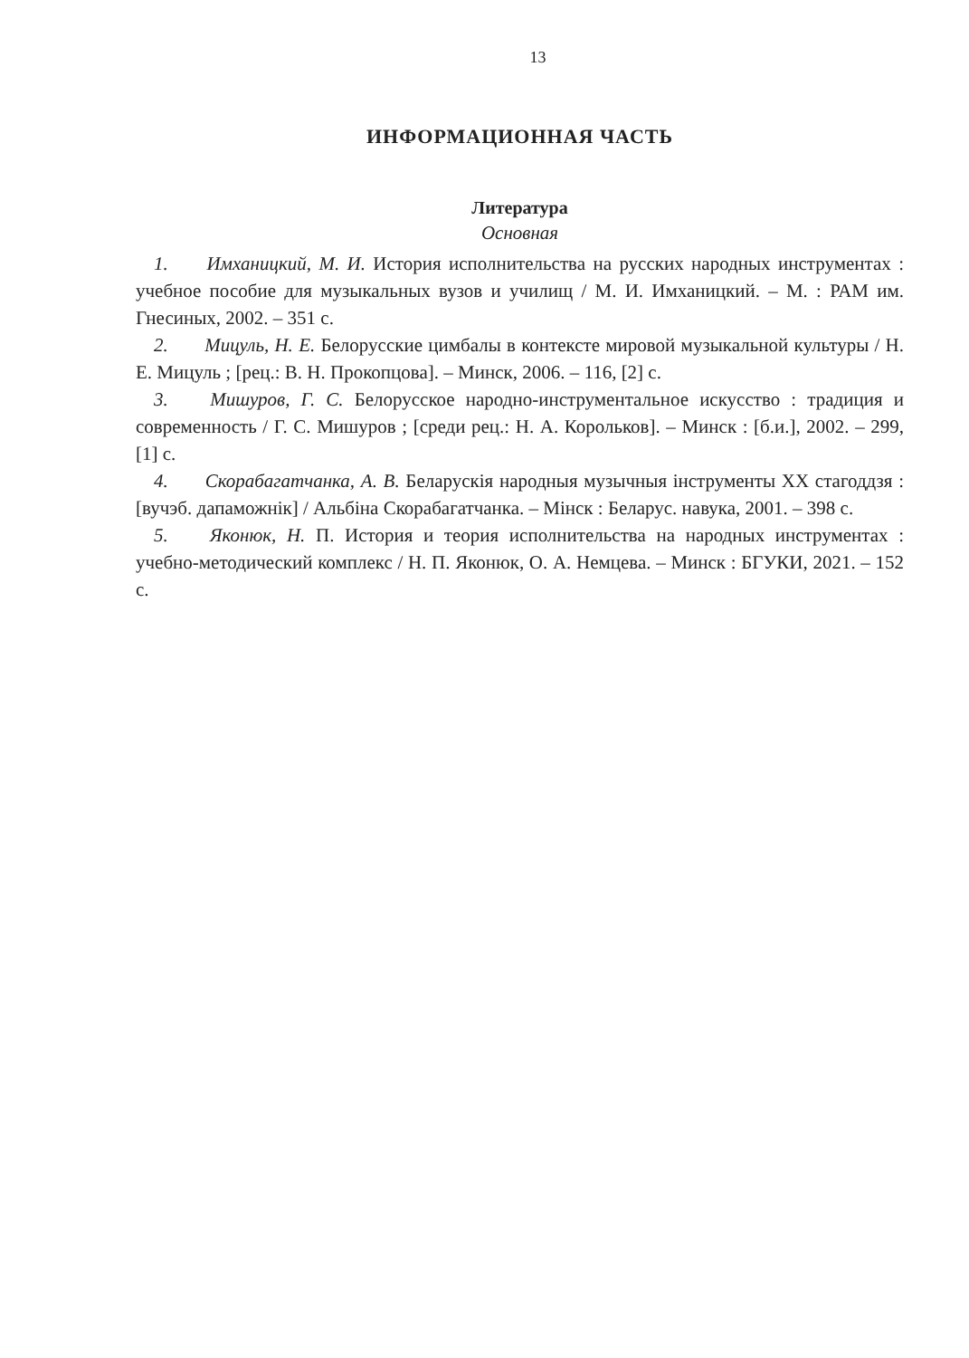13
ИНФОРМАЦИОННАЯ ЧАСТЬ
Литература
Основная
1. Имханицкий, М. И. История исполнительства на русских народных инструментах : учебное пособие для музыкальных вузов и училищ / М. И. Имханицкий. – М. : РАМ им. Гнесиных, 2002. – 351 с.
2. Мицуль, Н. Е. Белорусские цимбалы в контексте мировой музыкальной культуры / Н. Е. Мицуль ; [рец.: В. Н. Прокопцова]. – Минск, 2006. – 116, [2] с.
3. Мишуров, Г. С. Белорусское народно-инструментальное искусство : традиция и современность / Г. С. Мишуров ; [среди рец.: Н. А. Корольков]. – Минск : [б.и.], 2002. – 299, [1] с.
4. Скорабагатчанка, А. В. Беларускія народныя музычныя інструменты XX стагоддзя : [вучэб. дапаможнік] / Альбіна Скорабагатчанка. – Мінск : Беларус. навука, 2001. – 398 с.
5. Яконюк, Н. П. История и теория исполнительства на народных инструментах : учебно-методический комплекс / Н. П. Яконюк, О. А. Немцева. – Минск : БГУКИ, 2021. – 152 с.